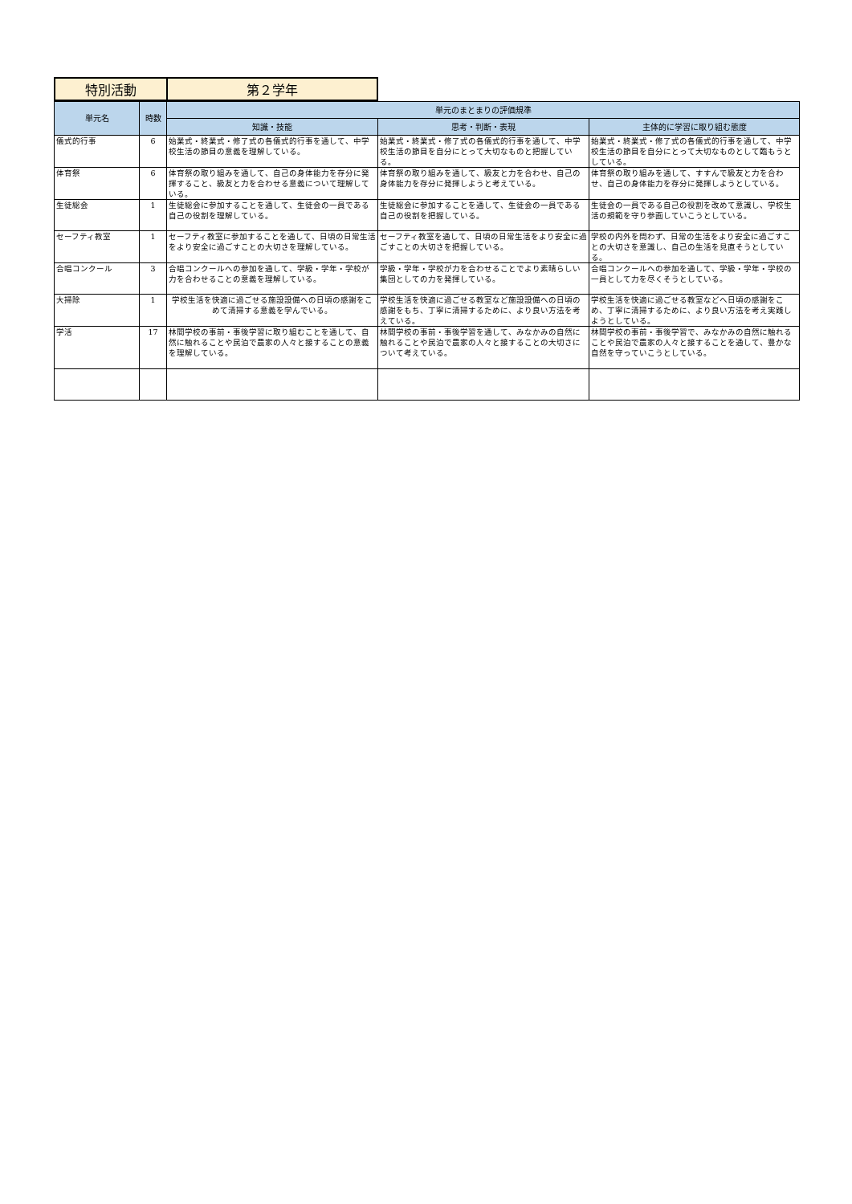| 特別活動 | 第２学年 |
| 単元名 | 時数 | 単元のまとまりの評価規準 | | |
| --- | --- | --- | --- | --- |
| | | 知識・技能 | 思考・判断・表現 | 主体的に学習に取り組む態度 |
| 儀式的行事 | 6 | 始業式・終業式・修了式の各儀式的行事を通して、中学校生活の節目の意義を理解している。 | 始業式・終業式・修了式の各儀式的行事を通して、中学校生活の節目を自分にとって大切なものと把握している。 | 始業式・終業式・修了式の各儀式的行事を通して、中学校生活の節目を自分にとって大切なものとして臨もうとしている。 |
| 体育祭 | 6 | 体育祭の取り組みを通して、自己の身体能力を存分に発揮すること、級友と力を合わせる意義について理解している。 | 体育祭の取り組みを通して、級友と力を合わせ、自己の身体能力を存分に発揮しようと考えている。 | 体育祭の取り組みを通して、すすんで級友と力を合わせ、自己の身体能力を存分に発揮しようとしている。 |
| 生徒総会 | 1 | 生徒総会に参加することを通して、生徒会の一員である自己の役割を理解している。 | 生徒総会に参加することを通して、生徒会の一員である自己の役割を把握している。 | 生徒会の一員である自己の役割を改めて意識し、学校生活の規範を守り参画していこうとしている。 |
| セーフティ教室 | 1 | セーフティ教室に参加することを通して、日頃の日常生活をより安全に過ごすことの大切さを理解している。 | セーフティ教室を通して、日頃の日常生活をより安全に過ごすことの大切さを把握している。 | 学校の内外を問わず、日常の生活をより安全に過ごすことの大切さを意識し、自己の生活を見直そうとしている。 |
| 合唱コンクール | 3 | 合唱コンクールへの参加を通して、学級・学年・学校が力を合わせることの意義を理解している。 | 学級・学年・学校が力を合わせることでより素晴らしい集団としての力を発揮している。 | 合唱コンクールへの参加を通して、学級・学年・学校の一員として力を尽くそうとしている。 |
| 大掃除 | 1 | 学校生活を快適に過ごせる施設設備への日頃の感謝をこめて清掃する意義を学んでいる。 | 学校生活を快適に過ごせる教室など施設設備への日頃の感謝をもち、丁寧に清掃するために、より良い方法を考えている。 | 学校生活を快適に過ごせる教室などへ日頃の感謝をこめ、丁寧に清掃するために、より良い方法を考え実践しようとしている。 |
| 学活 | 17 | 林間学校の事前・事後学習に取り組むことを通して、自然に触れることや民泊で農家の人々と接することの意義を理解している。 | 林間学校の事前・事後学習を通して、みなかみの自然に触れることや民泊で農家の人々と接することの大切さについて考えている。 | 林間学校の事前・事後学習で、みなかみの自然に触れることや民泊で農家の人々と接することを通して、豊かな自然を守っていこうとしている。 |